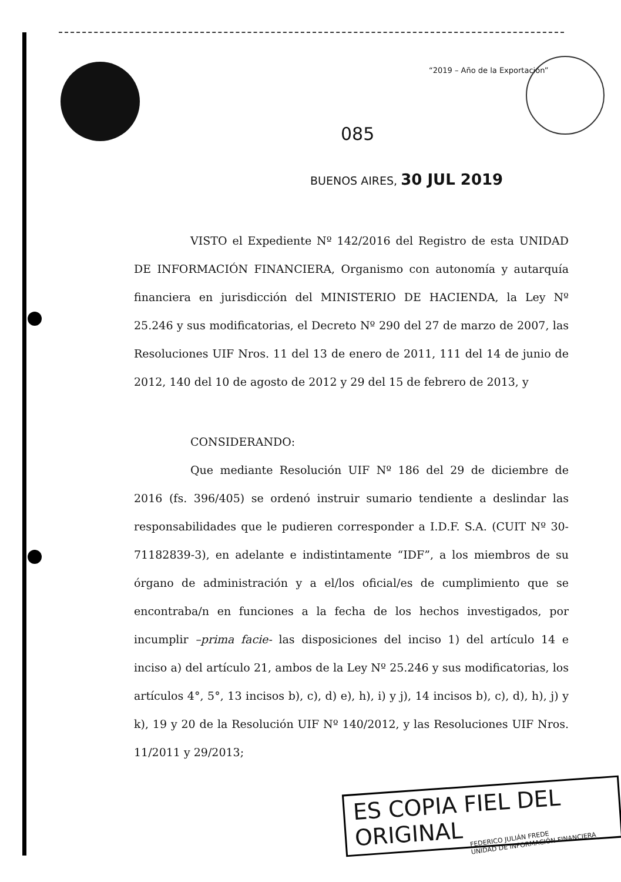“2019 – Año de la Exportación”
085
BUENOS AIRES, 30 JUL 2019
VISTO el Expediente Nº 142/2016 del Registro de esta UNIDAD DE INFORMACIÓN FINANCIERA, Organismo con autonomía y autarquía financiera en jurisdicción del MINISTERIO DE HACIENDA, la Ley Nº 25.246 y sus modificatorias, el Decreto Nº 290 del 27 de marzo de 2007, las Resoluciones UIF Nros. 11 del 13 de enero de 2011, 111 del 14 de junio de 2012, 140 del 10 de agosto de 2012 y 29 del 15 de febrero de 2013, y
CONSIDERANDO:
Que mediante Resolución UIF Nº 186 del 29 de diciembre de 2016 (fs. 396/405) se ordenó instruir sumario tendiente a deslindar las responsabilidades que le pudieren corresponder a I.D.F. S.A. (CUIT Nº 30-71182839-3), en adelante e indistintamente “IDF”, a los miembros de su órgano de administración y a el/los oficial/es de cumplimiento que se encontraba/n en funciones a la fecha de los hechos investigados, por incumplir –prima facie- las disposiciones del inciso 1) del artículo 14 e inciso a) del artículo 21, ambos de la Ley Nº 25.246 y sus modificatorias, los artículos 4°, 5°, 13 incisos b), c), d) e), h), i) y j), 14 incisos b), c), d), h), j) y k), 19 y 20 de la Resolución UIF Nº 140/2012, y las Resoluciones UIF Nros. 11/2011 y 29/2013;
ES COPIA FIEL DEL ORIGINAL
FEDERICO JULIÁN FREDE
UNIDAD DE INFORMACIÓN FINANCIERA